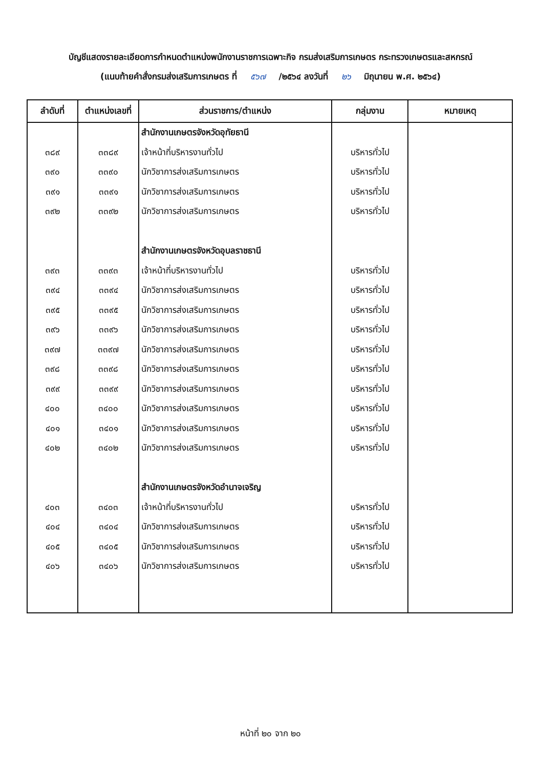บัญชีแสดงรายละเอียดการกำหนดตำแหน่งพนักงานราชการเฉพาะกิจ กรมส่งเสริมการเกษตร กระทรวงเกษตรและสหกรณ์
(แนบท้ายคำสั่งกรมส่งเสริมการเกษตร ที่ ๕๖๗ /๒๕๖๔ ลงวันที่ ๒๖ มิถุนายน พ.ศ. ๒๕๖๔)
| ลำดับที่ | ตำแหน่งเลขที่ | ส่วนราชการ/ตำแหน่ง | กลุ่มงาน | หมายเหตุ |
| --- | --- | --- | --- | --- |
| | | สำนักงานเกษตรจังหวัดอุทัยธานี | | |
| ๓๘๙ | ๓๓๘๙ | เจ้าหน้าที่บริหารงานทั่วไป | บริหารทั่วไป | |
| ๓๙๐ | ๓๓๙๐ | นักวิชาการส่งเสริมการเกษตร | บริหารทั่วไป | |
| ๓๙๑ | ๓๓๙๑ | นักวิชาการส่งเสริมการเกษตร | บริหารทั่วไป | |
| ๓๙๒ | ๓๓๙๒ | นักวิชาการส่งเสริมการเกษตร | บริหารทั่วไป | |
| | | สำนักงานเกษตรจังหวัดอุบลราชธานี | | |
| ๓๙๓ | ๓๓๙๓ | เจ้าหน้าที่บริหารงานทั่วไป | บริหารทั่วไป | |
| ๓๙๔ | ๓๓๙๔ | นักวิชาการส่งเสริมการเกษตร | บริหารทั่วไป | |
| ๓๙๕ | ๓๓๙๕ | นักวิชาการส่งเสริมการเกษตร | บริหารทั่วไป | |
| ๓๙๖ | ๓๓๙๖ | นักวิชาการส่งเสริมการเกษตร | บริหารทั่วไป | |
| ๓๙๗ | ๓๓๙๗ | นักวิชาการส่งเสริมการเกษตร | บริหารทั่วไป | |
| ๓๙๘ | ๓๓๙๘ | นักวิชาการส่งเสริมการเกษตร | บริหารทั่วไป | |
| ๓๙๙ | ๓๓๙๙ | นักวิชาการส่งเสริมการเกษตร | บริหารทั่วไป | |
| ๔๐๐ | ๓๔๐๐ | นักวิชาการส่งเสริมการเกษตร | บริหารทั่วไป | |
| ๔๐๑ | ๓๔๐๑ | นักวิชาการส่งเสริมการเกษตร | บริหารทั่วไป | |
| ๔๐๒ | ๓๔๐๒ | นักวิชาการส่งเสริมการเกษตร | บริหารทั่วไป | |
| | | สำนักงานเกษตรจังหวัดอำนาจเจริญ | | |
| ๔๐๓ | ๓๔๐๓ | เจ้าหน้าที่บริหารงานทั่วไป | บริหารทั่วไป | |
| ๔๐๔ | ๓๔๐๔ | นักวิชาการส่งเสริมการเกษตร | บริหารทั่วไป | |
| ๔๐๕ | ๓๔๐๕ | นักวิชาการส่งเสริมการเกษตร | บริหารทั่วไป | |
| ๔๐๖ | ๓๔๐๖ | นักวิชาการส่งเสริมการเกษตร | บริหารทั่วไป | |
หน้าที่ ๒๐ จาก ๒๐